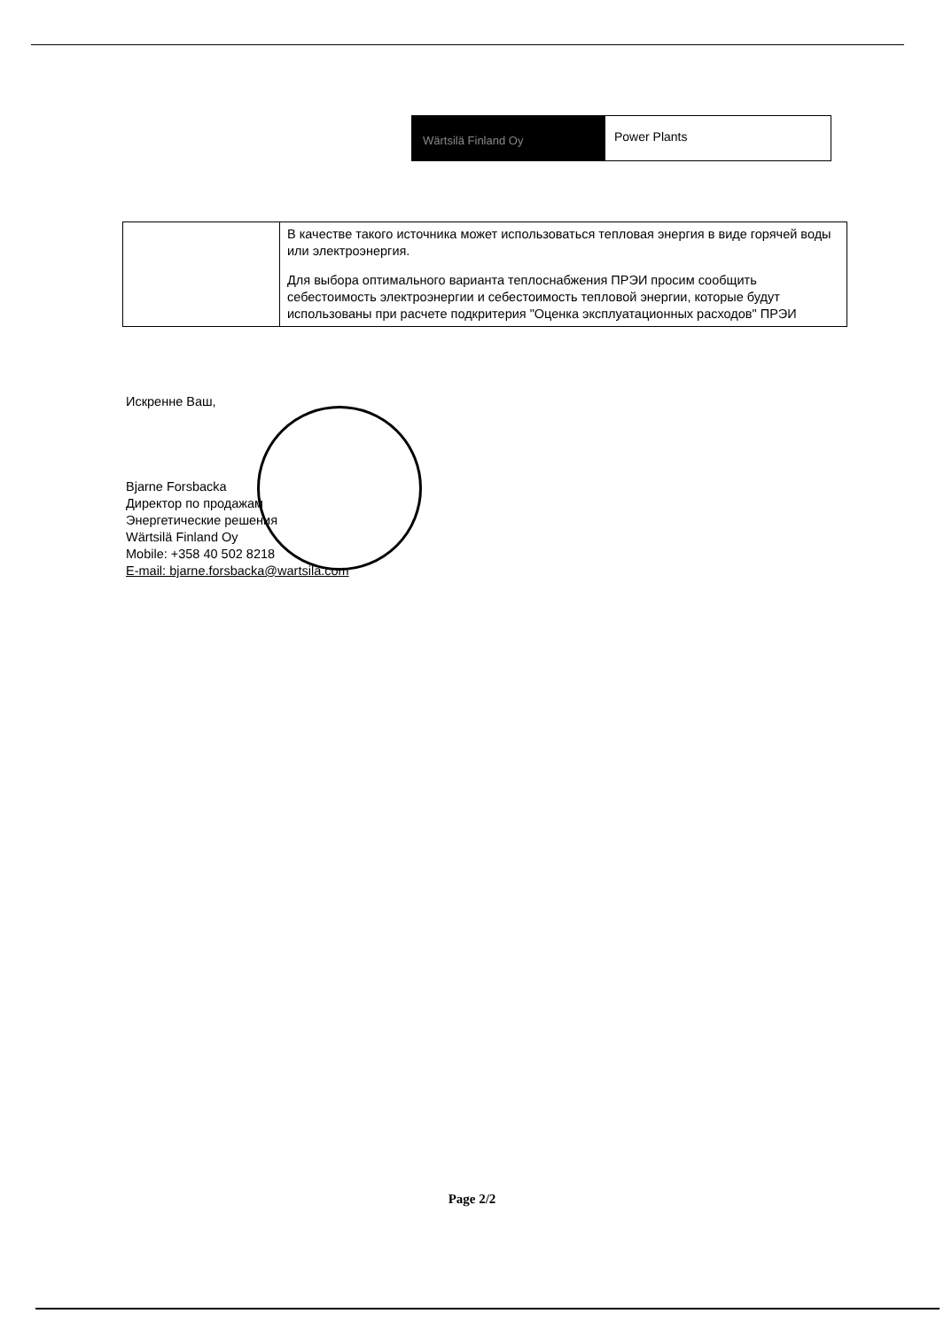Wärtsilä Finland Oy
Power Plants
| | В качестве такого источника может использоваться тепловая энергия в виде горячей воды или электроэнергия. Для выбора оптимального варианта теплоснабжения ПРЭИ просим сообщить себестоимость электроэнергии и себестоимость тепловой энергии, которые будут использованы при расчете подкритерия "Оценка эксплуатационных расходов" ПРЭИ |
Искренне Ваш,
Bjarne Forsbacka
Директор по продажам
Энергетические решения
Wärtsilä Finland Oy
Mobile: +358 40 502 8218
E-mail: bjarne.forsbacka@wartsila.com
Page 2/2